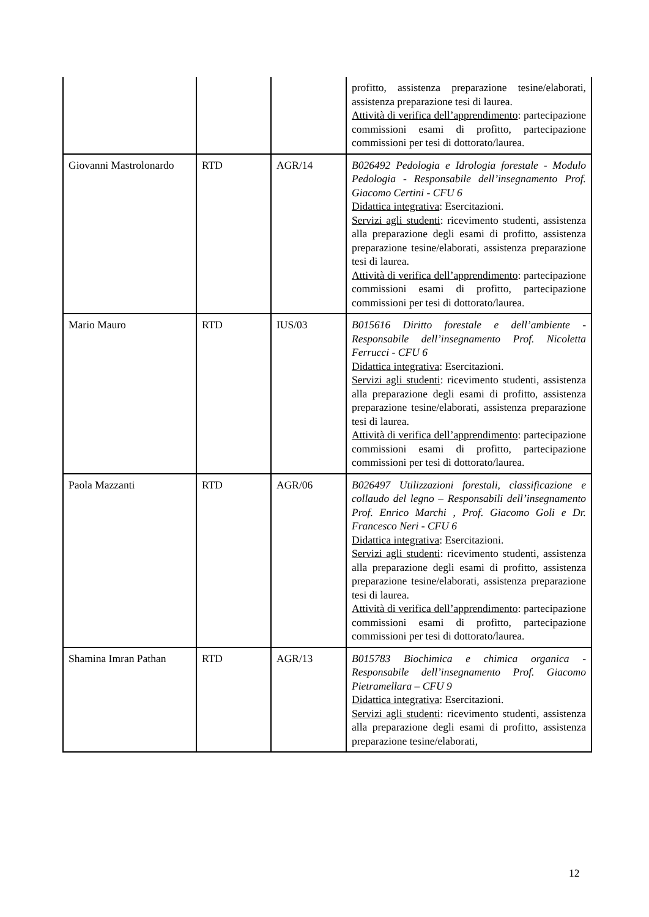| | | | profitto, assistenza preparazione tesine/elaborati, assistenza preparazione tesi di laurea. Attività di verifica dell’apprendimento : partecipazione commissioni esami di profitto, partecipazione commissioni per tesi di dottorato/laurea. |
| Giovanni Mastrolonardo | RTD | AGR/14 | B026492 Pedologia e Idrologia forestale - Modulo Pedologia - Responsabile dell’insegnamento Prof. Giacomo Certini - CFU 6 Didattica integrativa : Esercitazioni. Servizi agli studenti : ricevimento studenti, assistenza alla preparazione degli esami di profitto, assistenza preparazione tesine/elaborati, assistenza preparazione tesi di laurea. Attività di verifica dell’apprendimento : partecipazione commissioni esami di profitto, partecipazione commissioni per tesi di dottorato/laurea. |
| Mario Mauro | RTD | IUS/03 | B015616 Diritto forestale e dell’ambiente - Responsabile dell’insegnamento Prof. Nicoletta Ferrucci - CFU 6 Didattica integrativa : Esercitazioni. Servizi agli studenti : ricevimento studenti, assistenza alla preparazione degli esami di profitto, assistenza preparazione tesine/elaborati, assistenza preparazione tesi di laurea. Attività di verifica dell’apprendimento : partecipazione commissioni esami di profitto, partecipazione commissioni per tesi di dottorato/laurea. |
| Paola Mazzanti | RTD | AGR/06 | B026497 Utilizzazioni forestali, classificazione e collaudo del legno – Responsabili dell’insegnamento Prof. Enrico Marchi , Prof. Giacomo Goli e Dr. Francesco Neri - CFU 6 Didattica integrativa : Esercitazioni. Servizi agli studenti : ricevimento studenti, assistenza alla preparazione degli esami di profitto, assistenza preparazione tesine/elaborati, assistenza preparazione tesi di laurea. Attività di verifica dell’apprendimento : partecipazione commissioni esami di profitto, partecipazione commissioni per tesi di dottorato/laurea. |
| Shamina Imran Pathan | RTD | AGR/13 | B015783 Biochimica e chimica organica - Responsabile dell’insegnamento Prof. Giacomo Pietramellara – CFU 9 Didattica integrativa : Esercitazioni. Servizi agli studenti : ricevimento studenti, assistenza alla preparazione degli esami di profitto, assistenza preparazione tesine/elaborati, |
12